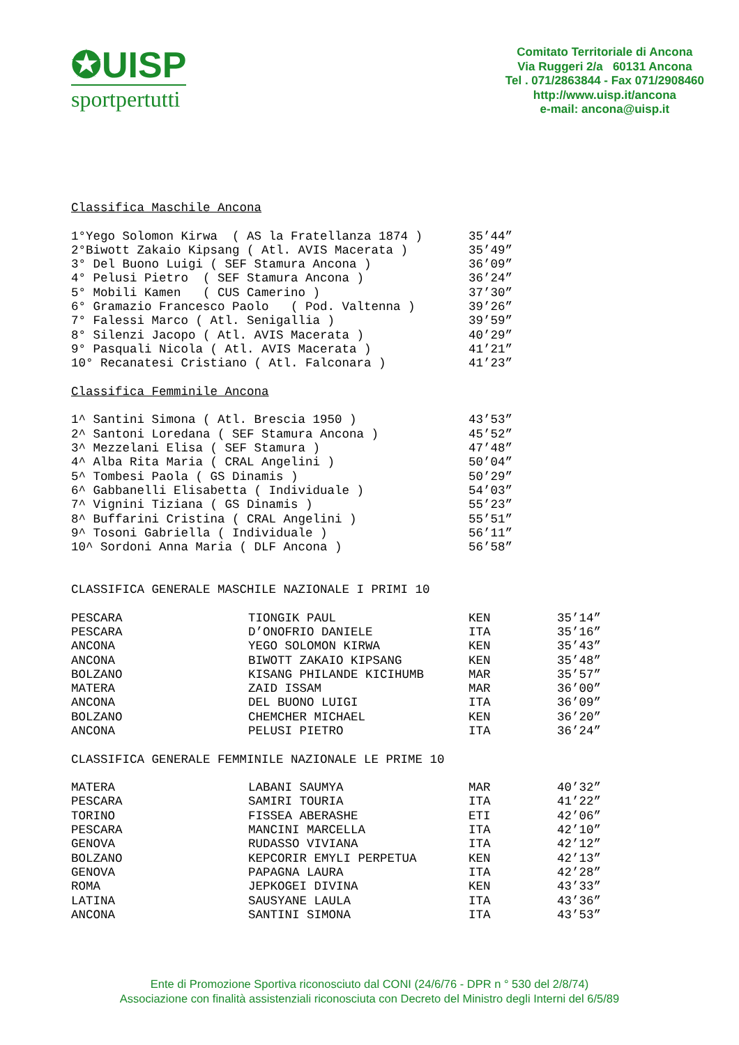✪UISP
sportpertutti
Comitato Territoriale di Ancona
Via Ruggeri 2/a 60131 Ancona
Tel . 071/2863844 - Fax 071/2908460
http://www.uisp.it/ancona
e-mail: ancona@uisp.it
Classifica Maschile Ancona
| 1°Yego Solomon Kirwa ( AS la Fratellanza 1874 ) | 35’44” |
| 2°Biwott Zakaio Kipsang ( Atl. AVIS Macerata ) | 35’49” |
| 3° Del Buono Luigi ( SEF Stamura Ancona ) | 36’09” |
| 4° Pelusi Pietro ( SEF Stamura Ancona ) | 36’24” |
| 5° Mobili Kamen ( CUS Camerino ) | 37’30” |
| 6° Gramazio Francesco Paolo ( Pod. Valtenna ) | 39’26” |
| 7° Falessi Marco ( Atl. Senigallia ) | 39’59” |
| 8° Silenzi Jacopo ( Atl. AVIS Macerata ) | 40’29” |
| 9° Pasquali Nicola ( Atl. AVIS Macerata ) | 41’21” |
| 10° Recanatesi Cristiano ( Atl. Falconara ) | 41’23” |
Classifica Femminile Ancona
| 1^ Santini Simona ( Atl. Brescia 1950 ) | 43’53” |
| 2^ Santoni Loredana ( SEF Stamura Ancona ) | 45’52” |
| 3^ Mezzelani Elisa ( SEF Stamura ) | 47’48” |
| 4^ Alba Rita Maria ( CRAL Angelini ) | 50’04” |
| 5^ Tombesi Paola ( GS Dinamis ) | 50’29” |
| 6^ Gabbanelli Elisabetta ( Individuale ) | 54’03” |
| 7^ Vignini Tiziana ( GS Dinamis ) | 55’23” |
| 8^ Buffarini Cristina ( CRAL Angelini ) | 55’51” |
| 9^ Tosoni Gabriella ( Individuale ) | 56’11” |
| 10^ Sordoni Anna Maria ( DLF Ancona ) | 56’58” |
CLASSIFICA GENERALE MASCHILE NAZIONALE I PRIMI 10
| PESCARA | TIONGIK PAUL | KEN | 35’14” |
| PESCARA | D’ONOFRIO DANIELE | ITA | 35’16” |
| ANCONA | YEGO SOLOMON KIRWA | KEN | 35’43” |
| ANCONA | BIWOTT ZAKAIO KIPSANG | KEN | 35’48” |
| BOLZANO | KISANG PHILANDE KICIHUMB | MAR | 35’57” |
| MATERA | ZAID ISSAM | MAR | 36’00” |
| ANCONA | DEL BUONO LUIGI | ITA | 36’09” |
| BOLZANO | CHEMCHER MICHAEL | KEN | 36’20” |
| ANCONA | PELUSI PIETRO | ITA | 36’24” |
CLASSIFICA GENERALE FEMMINILE NAZIONALE LE PRIME 10
| MATERA | LABANI SAUMYA | MAR | 40’32” |
| PESCARA | SAMIRI TOURIA | ITA | 41’22” |
| TORINO | FISSEA ABERASHE | ETI | 42’06” |
| PESCARA | MANCINI MARCELLA | ITA | 42’10” |
| GENOVA | RUDASSO VIVIANA | ITA | 42’12” |
| BOLZANO | KEPCORIR EMYLI PERPETUA | KEN | 42’13” |
| GENOVA | PAPAGNA LAURA | ITA | 42’28” |
| ROMA | JEPKOGEI DIVINA | KEN | 43’33” |
| LATINA | SAUSYANE LAULA | ITA | 43’36” |
| ANCONA | SANTINI SIMONA | ITA | 43’53” |
Ente di Promozione Sportiva riconosciuto dal CONI (24/6/76 - DPR n ° 530 del 2/8/74)
Associazione con finalità assistenziali riconosciuta con Decreto del Ministro degli Interni del 6/5/89